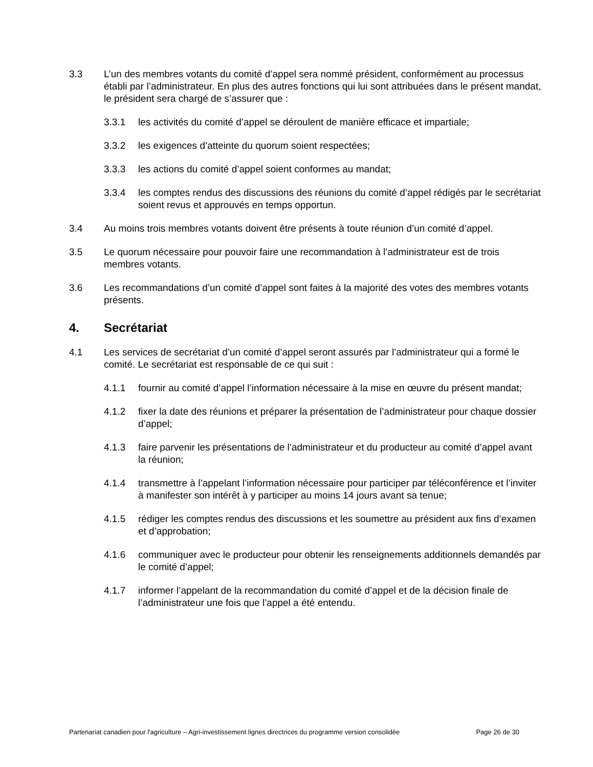3.3 L’un des membres votants du comité d’appel sera nommé président, conformément au processus établi par l’administrateur. En plus des autres fonctions qui lui sont attribuées dans le présent mandat, le président sera chargé de s’assurer que :
3.3.1 les activités du comité d’appel se déroulent de manière efficace et impartiale;
3.3.2 les exigences d’atteinte du quorum soient respectées;
3.3.3 les actions du comité d’appel soient conformes au mandat;
3.3.4 les comptes rendus des discussions des réunions du comité d’appel rédigés par le secrétariat soient revus et approuvés en temps opportun.
3.4 Au moins trois membres votants doivent être présents à toute réunion d’un comité d’appel.
3.5 Le quorum nécessaire pour pouvoir faire une recommandation à l’administrateur est de trois membres votants.
3.6 Les recommandations d’un comité d’appel sont faites à la majorité des votes des membres votants présents.
4. Secrétariat
4.1 Les services de secrétariat d’un comité d’appel seront assurés par l’administrateur qui a formé le comité. Le secrétariat est responsable de ce qui suit :
4.1.1 fournir au comité d’appel l’information nécessaire à la mise en œuvre du présent mandat;
4.1.2 fixer la date des réunions et préparer la présentation de l’administrateur pour chaque dossier d’appel;
4.1.3 faire parvenir les présentations de l’administrateur et du producteur au comité d’appel avant la réunion;
4.1.4 transmettre à l’appelant l’information nécessaire pour participer par téléconférence et l’inviter à manifester son intérêt à y participer au moins 14 jours avant sa tenue;
4.1.5 rédiger les comptes rendus des discussions et les soumettre au président aux fins d’examen et d’approbation;
4.1.6 communiquer avec le producteur pour obtenir les renseignements additionnels demandés par le comité d’appel;
4.1.7 informer l’appelant de la recommandation du comité d’appel et de la décision finale de l’administrateur une fois que l’appel a été entendu.
Partenariat canadien pour l'agriculture – Agri-investissement lignes directrices du programme version consolidée Page 26 de 30